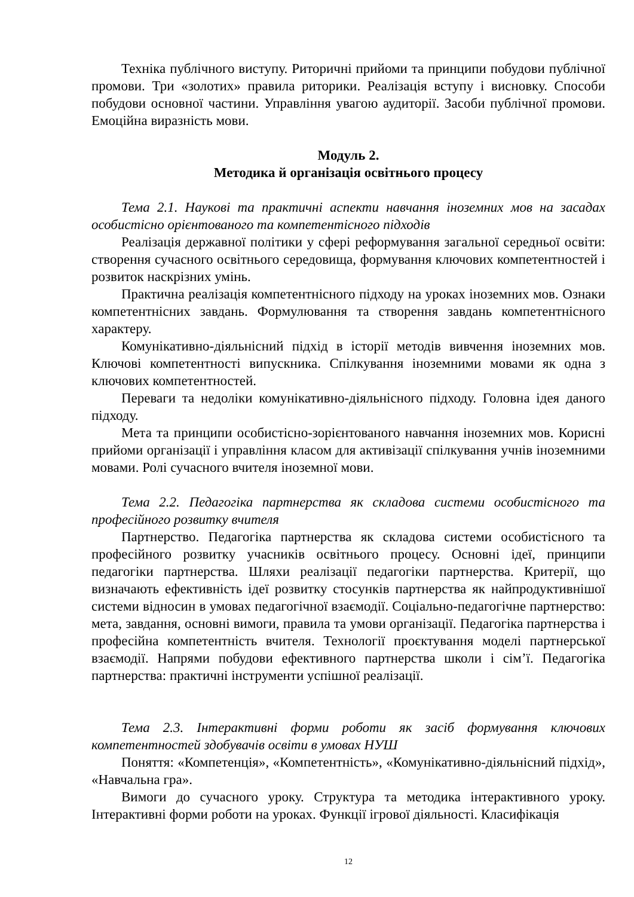Техніка публічного виступу. Риторичні прийоми та принципи побудови публічної промови. Три «золотих» правила риторики. Реалізація вступу і висновку. Способи побудови основної частини. Управління увагою аудиторії. Засоби публічної промови. Емоційна виразність мови.
Модуль 2.
Методика й організація освітнього процесу
Тема 2.1. Наукові та практичні аспекти навчання іноземних мов на засадах особистісно орієнтованого та компетентісного підходів
Реалізація державної політики у сфері реформування загальної середньої освіти: створення сучасного освітнього середовища, формування ключових компетентностей і розвиток наскрізних умінь.
Практична реалізація компетентнісного підходу на уроках іноземних мов. Ознаки компетентнісних завдань. Формулювання та створення завдань компетентнісного характеру.
Комунікативно-діяльнісний підхід в історії методів вивчення іноземних мов. Ключові компетентності випускника. Спілкування іноземними мовами як одна з ключових компетентностей.
Переваги та недоліки комунікативно-діяльнісного підходу. Головна ідея даного підходу.
Мета та принципи особистісно-зорієнтованого навчання іноземних мов. Корисні прийоми організації і управління класом для активізації спілкування учнів іноземними мовами. Ролі сучасного вчителя іноземної мови.
Тема 2.2. Педагогіка партнерства як складова системи особистісного та професійного розвитку вчителя
Партнерство. Педагогіка партнерства як складова системи особистісного та професійного розвитку учасників освітнього процесу. Основні ідеї, принципи педагогіки партнерства. Шляхи реалізації педагогіки партнерства. Критерії, що визначають ефективність ідеї розвитку стосунків партнерства як найпродуктивнішої системи відносин в умовах педагогічної взаємодії. Соціально-педагогічне партнерство: мета, завдання, основні вимоги, правила та умови організації. Педагогіка партнерства і професійна компетентність вчителя. Технології проєктування моделі партнерської взаємодії. Напрями побудови ефективного партнерства школи і сім’ї. Педагогіка партнерства: практичні інструменти успішної реалізації.
Тема 2.3. Інтерактивні форми роботи як засіб формування ключових компетентностей здобувачів освіти в умовах НУШ
Поняття: «Компетенція», «Компетентність», «Комунікативно-діяльнісний підхід», «Навчальна гра».
Вимоги до сучасного уроку. Структура та методика інтерактивного уроку. Інтерактивні форми роботи на уроках. Функції ігрової діяльності. Класифікація
12